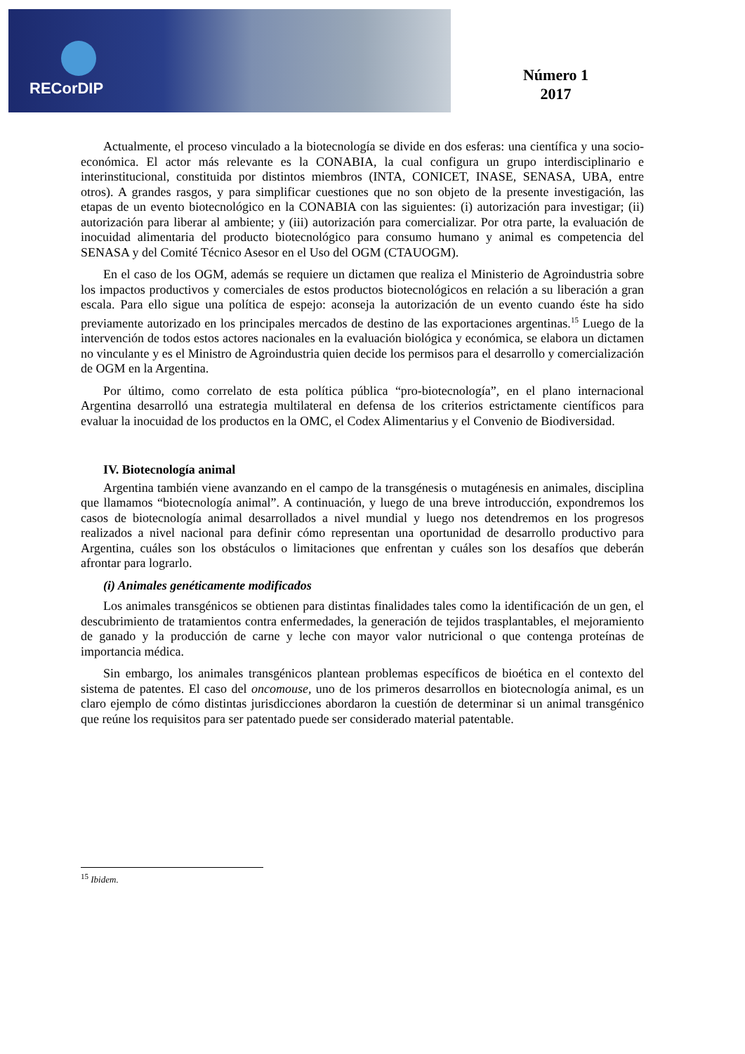RECorDIP
Número 1
2017
Actualmente, el proceso vinculado a la biotecnología se divide en dos esferas: una científica y una socio-económica. El actor más relevante es la CONABIA, la cual configura un grupo interdisciplinario e interinstitucional, constituida por distintos miembros (INTA, CONICET, INASE, SENASA, UBA, entre otros). A grandes rasgos, y para simplificar cuestiones que no son objeto de la presente investigación, las etapas de un evento biotecnológico en la CONABIA con las siguientes: (i) autorización para investigar; (ii) autorización para liberar al ambiente; y (iii) autorización para comercializar. Por otra parte, la evaluación de inocuidad alimentaria del producto biotecnológico para consumo humano y animal es competencia del SENASA y del Comité Técnico Asesor en el Uso del OGM (CTAUOGM).
En el caso de los OGM, además se requiere un dictamen que realiza el Ministerio de Agroindustria sobre los impactos productivos y comerciales de estos productos biotecnológicos en relación a su liberación a gran escala. Para ello sigue una política de espejo: aconseja la autorización de un evento cuando éste ha sido previamente autorizado en los principales mercados de destino de las exportaciones argentinas.<sup>15</sup> Luego de la intervención de todos estos actores nacionales en la evaluación biológica y económica, se elabora un dictamen no vinculante y es el Ministro de Agroindustria quien decide los permisos para el desarrollo y comercialización de OGM en la Argentina.
Por último, como correlato de esta política pública “pro-biotecnología”, en el plano internacional Argentina desarrolló una estrategia multilateral en defensa de los criterios estrictamente científicos para evaluar la inocuidad de los productos en la OMC, el Codex Alimentarius y el Convenio de Biodiversidad.
IV. Biotecnología animal
Argentina también viene avanzando en el campo de la transgénesis o mutagénesis en animales, disciplina que llamamos “biotecnología animal”. A continuación, y luego de una breve introducción, expondremos los casos de biotecnología animal desarrollados a nivel mundial y luego nos detendremos en los progresos realizados a nivel nacional para definir cómo representan una oportunidad de desarrollo productivo para Argentina, cuáles son los obstáculos o limitaciones que enfrentan y cuáles son los desafíos que deberán afrontar para lograrlo.
(i) Animales genéticamente modificados
Los animales transgénicos se obtienen para distintas finalidades tales como la identificación de un gen, el descubrimiento de tratamientos contra enfermedades, la generación de tejidos trasplantables, el mejoramiento de ganado y la producción de carne y leche con mayor valor nutricional o que contenga proteínas de importancia médica.
Sin embargo, los animales transgénicos plantean problemas específicos de bioética en el contexto del sistema de patentes. El caso del oncomouse, uno de los primeros desarrollos en biotecnología animal, es un claro ejemplo de cómo distintas jurisdicciones abordaron la cuestión de determinar si un animal transgénico que reúne los requisitos para ser patentado puede ser considerado material patentable.
<sup>15</sup> Ibidem.